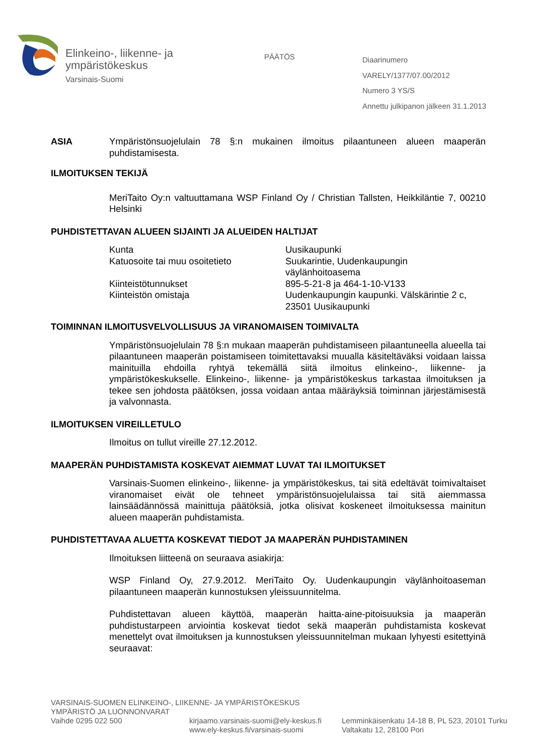Elinkeino-, liikenne- ja
ympäristökeskus
Varsinais-Suomi
PÄÄTÖS
Diaarinumero
VARELY/1377/07.00/2012
Numero 3 YS/S
Annettu julkipanon jälkeen 31.1.2013
ASIA Ympäristönsuojelulain 78 §:n mukainen ilmoitus pilaantuneen alueen maaperän puhdistamisesta.
ILMOITUKSEN TEKIJÄ
MeriTaito Oy:n valtuuttamana WSP Finland Oy / Christian Tallsten, Heikkiläntie 7, 00210 Helsinki
PUHDISTETTAVAN ALUEEN SIJAINTI JA ALUEIDEN HALTIJAT
| Kunta | Uusikaupunki |
| Katuosoite tai muu osoitetieto | Suukarintie, Uudenkaupungin väylänhoitoasema |
| Kiinteistötunnukset | 895-5-21-8 ja 464-1-10-V133 |
| Kiinteistön omistaja | Uudenkaupungin kaupunki. Välskärintie 2 c, 23501 Uusikaupunki |
TOIMINNAN ILMOITUSVELVOLLISUUS JA VIRANOMAISEN TOIMIVALTA
Ympäristönsuojelulain 78 §:n mukaan maaperän puhdistamiseen pilaantuneella alueella tai pilaantuneen maaperän poistamiseen toimitettavaksi muualla käsiteltäväksi voidaan laissa mainituilla ehdoilla ryhtyä tekemällä siitä ilmoitus elinkeino-, liikenne- ja ympäristökeskukselle. Elinkeino-, liikenne- ja ympäristökeskus tarkastaa ilmoituksen ja tekee sen johdosta päätöksen, jossa voidaan antaa määräyksiä toiminnan järjestämisestä ja valvonnasta.
ILMOITUKSEN VIREILLETULO
Ilmoitus on tullut vireille 27.12.2012.
MAAPERÄN PUHDISTAMISTA KOSKEVAT AIEMMAT LUVAT TAI ILMOITUKSET
Varsinais-Suomen elinkeino-, liikenne- ja ympäristökeskus, tai sitä edeltävät toimivaltaiset viranomaiset eivät ole tehneet ympäristönsuojelulaissa tai sitä aiemmassa lainsäädännössä mainittuja päätöksiä, jotka olisivat koskeneet ilmoituksessa mainitun alueen maaperän puhdistamista.
PUHDISTETTAVAA ALUETTA KOSKEVAT TIEDOT JA MAAPERÄN PUHDISTAMINEN
Ilmoituksen liitteenä on seuraava asiakirja:
WSP Finland Oy, 27.9.2012. MeriTaito Oy. Uudenkaupungin väylänhoitoaseman pilaantuneen maaperän kunnostuksen yleissuunnitelma.
Puhdistettavan alueen käyttöä, maaperän haitta-aine-pitoisuuksia ja maaperän puhdistustarpeen arviointia koskevat tiedot sekä maaperän puhdistamista koskevat menettelyt ovat ilmoituksen ja kunnostuksen yleissuunnitelman mukaan lyhyesti esitettyinä seuraavat:
VARSINAIS-SUOMEN ELINKEINO-, LIIKENNE- JA YMPÄRISTÖKESKUS
YMPÄRISTÖ JA LUONNONVARAT
Vaihde 0295 022 500 kirjaamo.varsinais-suomi@ely-keskus.fi
www.ely-keskus.fi/varsinais-suomi
Lemminkäisenkatu 14-18 B, PL 523, 20101 Turku
Valtakatu 12, 28100 Pori